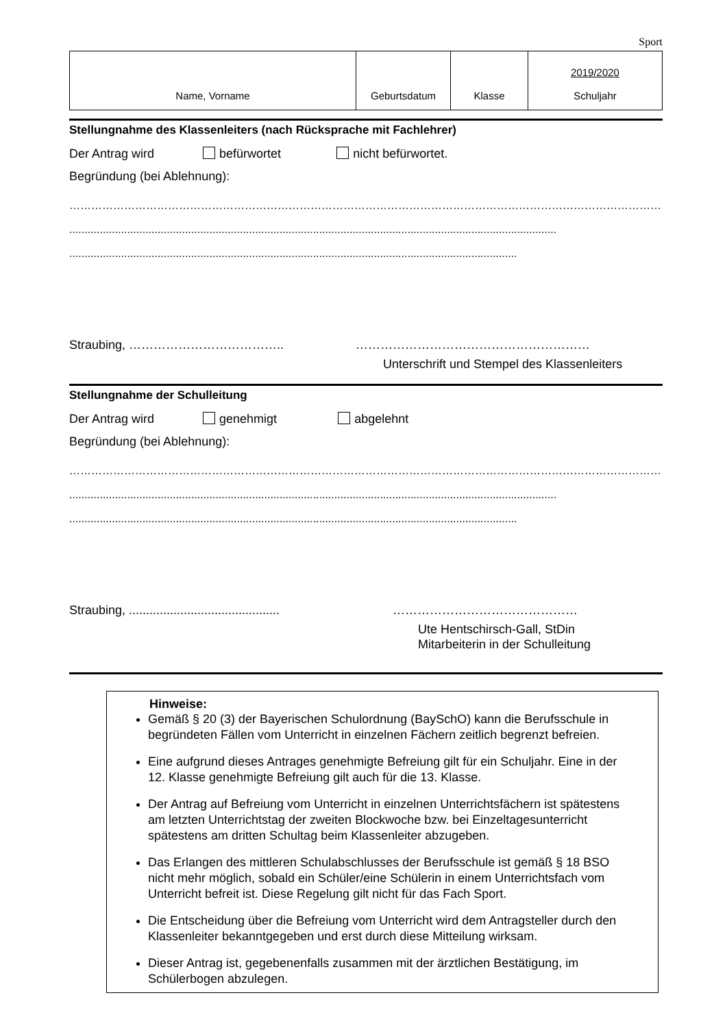Sport
| Name, Vorname | Geburtsdatum | Klasse | 2019/2020 Schuljahr |
Stellungnahme des Klassenleiters (nach Rücksprache mit Fachlehrer)
Der Antrag wird befürwortet nicht befürwortet.
Begründung (bei Ablehnung):
……………………………………………………………………………………………………………………………………………………
................................................................................................................................................................
...................................................................................................................................................
Straubing, ……………………………….. …………………………………………………
Unterschrift und Stempel des Klassenleiters
Stellungnahme der Schulleitung
Der Antrag wird genehmigt abgelehnt
Begründung (bei Ablehnung):
……………………………………………………………………………………………………………………………………………………
................................................................................................................................................................
...................................................................................................................................................
Straubing, ............................................ ………………………………………
Ute Hentschirsch-Gall, StDin
Mitarbeiterin in der Schulleitung
Hinweise:
Gemäß § 20 (3) der Bayerischen Schulordnung (BaySchO) kann die Berufsschule in begründeten Fällen vom Unterricht in einzelnen Fächern zeitlich begrenzt befreien.
Eine aufgrund dieses Antrages genehmigte Befreiung gilt für ein Schuljahr. Eine in der 12. Klasse genehmigte Befreiung gilt auch für die 13. Klasse.
Der Antrag auf Befreiung vom Unterricht in einzelnen Unterrichtsfächern ist spätestens am letzten Unterrichtstag der zweiten Blockwoche bzw. bei Einzeltagesunterricht spätestens am dritten Schultag beim Klassenleiter abzugeben.
Das Erlangen des mittleren Schulabschlusses der Berufsschule ist gemäß § 18 BSO nicht mehr möglich, sobald ein Schüler/eine Schülerin in einem Unterrichtsfach vom Unterricht befreit ist. Diese Regelung gilt nicht für das Fach Sport.
Die Entscheidung über die Befreiung vom Unterricht wird dem Antragsteller durch den Klassenleiter bekanntgegeben und erst durch diese Mitteilung wirksam.
Dieser Antrag ist, gegebenenfalls zusammen mit der ärztlichen Bestätigung, im Schülerbogen abzulegen.